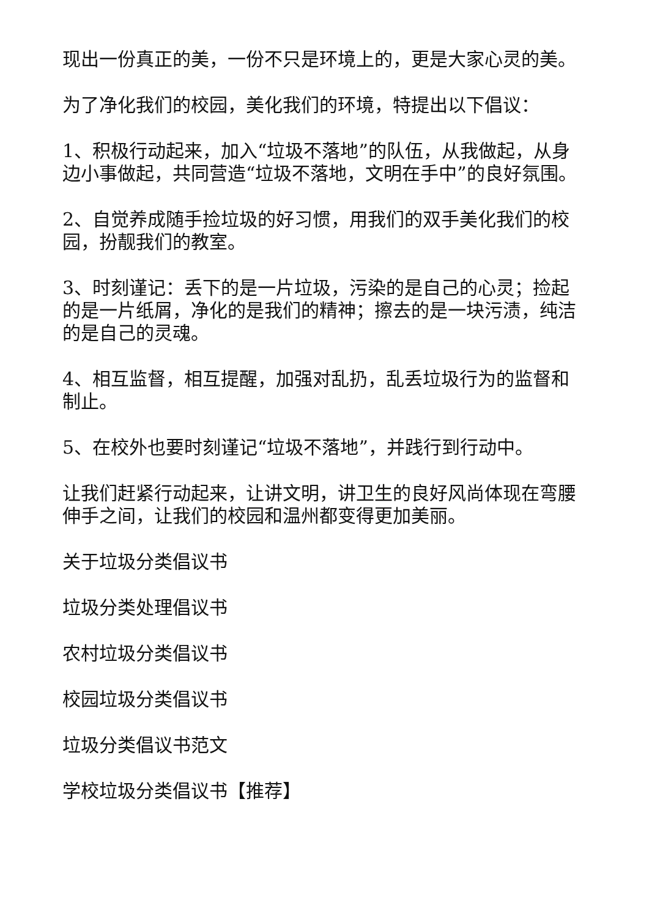现出一份真正的美，一份不只是环境上的，更是大家心灵的美。
为了净化我们的校园，美化我们的环境，特提出以下倡议：
1、积极行动起来，加入“垃圾不落地”的队伍，从我做起，从身边小事做起，共同营造“垃圾不落地，文明在手中”的良好氛围。
2、自觉养成随手捡垃圾的好习惯，用我们的双手美化我们的校园，扮靓我们的教室。
3、时刻谨记：丢下的是一片垃圾，污染的是自己的心灵；捡起的是一片纸屑，净化的是我们的精神；擦去的是一块污渍，纯洁的是自己的灵魂。
4、相互监督，相互提醒，加强对乱扔，乱丢垃圾行为的监督和制止。
5、在校外也要时刻谨记“垃圾不落地”，并践行到行动中。
让我们赶紧行动起来，让讲文明，讲卫生的良好风尚体现在弯腰伸手之间，让我们的校园和温州都变得更加美丽。
关于垃圾分类倡议书
垃圾分类处理倡议书
农村垃圾分类倡议书
校园垃圾分类倡议书
垃圾分类倡议书范文
学校垃圾分类倡议书【推荐】